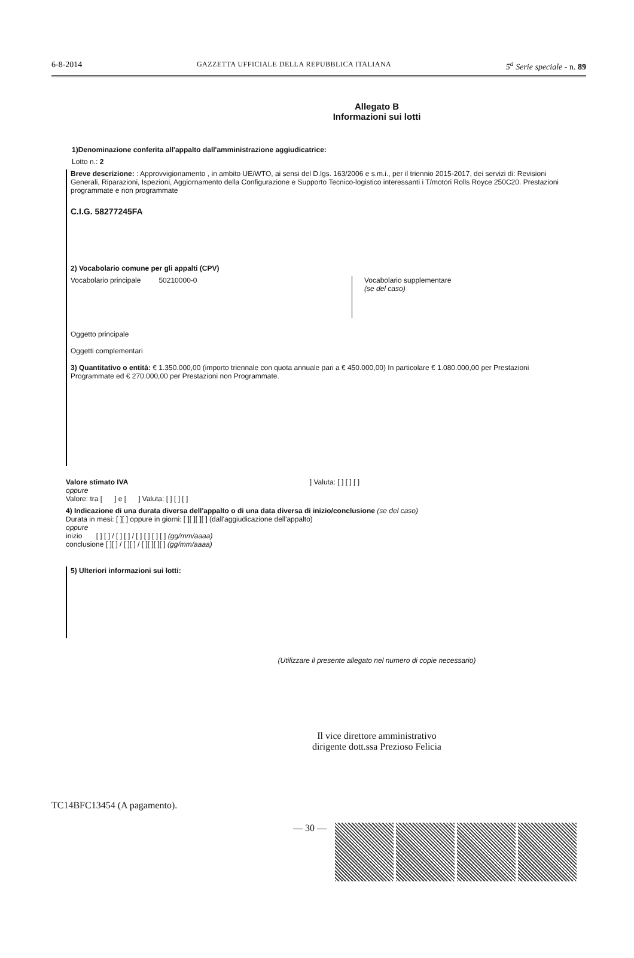6-8-2014 GAZZETTA UFFICIALE DELLA REPUBBLICA ITALIANA 5<sup>a</sup> Serie speciale - n. 89
Allegato B
Informazioni sui lotti
1)Denominazione conferita all'appalto dall'amministrazione aggiudicatrice:
Lotto n.: 2
Breve descrizione: : Approvvigionamento , in ambito UE/WTO, ai sensi del D.lgs. 163/2006 e s.m.i., per il triennio 2015-2017, dei servizi di: Revisioni Generali, Riparazioni, Ispezioni, Aggiornamento della Configurazione e Supporto Tecnico-logistico interessanti i T/motori Rolls Royce 250C20. Prestazioni programmate e non programmate
C.I.G. 58277245FA
2) Vocabolario comune per gli appalti (CPV)
Vocabolario principale 50210000-0 Vocabolario supplementare
(se del caso)
Oggetto principale
Oggetti complementari
3) Quantitativo o entità: € 1.350.000,00 (importo triennale con quota annuale pari a € 450.000,00) In particolare € 1.080.000,00 per Prestazioni Programmate ed € 270.000,00 per Prestazioni non Programmate.
Valore stimato IVA ] Valuta: [ ] [ ] [ ]
oppure
Valore: tra [ ] e [ ] Valuta: [ ] [ ] [ ]
4) Indicazione di una durata diversa dell'appalto o di una data diversa di inizio/conclusione (se del caso)
Durata in mesi: [ ][ ] oppure in giorni: [ ][ ][ ][ ] (dall'aggiudicazione dell'appalto)
oppure
inizio [ ] [ ] / [ ] [ ] / [ ] [ ] [ ] [ ] (gg/mm/aaaa)
conclusione [ ][ ] / [ ][ ] / [ ][ ][ ][ ] (gg/mm/aaaa)
5) Ulteriori informazioni sui lotti:
(Utilizzare il presente allegato nel numero di copie necessario)
Il vice direttore amministrativo
dirigente dott.ssa Prezioso Felicia
TC14BFC13454 (A pagamento).
— 30 —